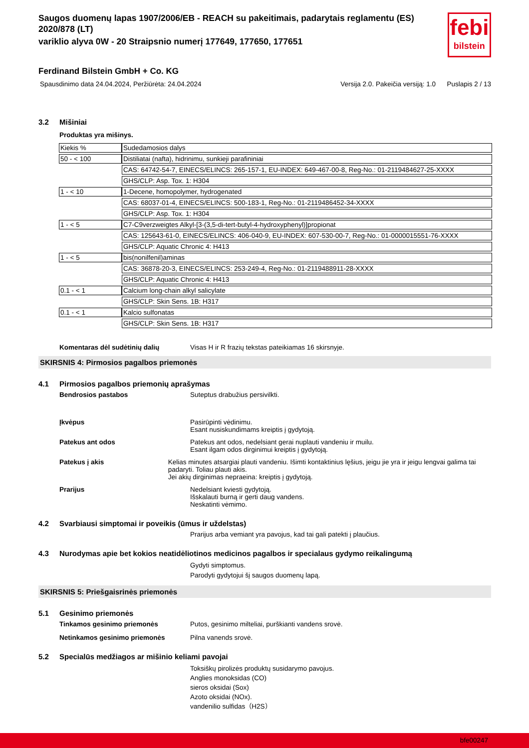Saugos duomenų lapas 1907/2006/EB - REACH su pakeitimais, padarytais reglamentu (ES) 2020/878 (LT)
variklio alyva 0W - 20 Straipsnio numerį 177649, 177650, 177651
febi
bilstein
Ferdinand Bilstein GmbH + Co. KG
Spausdinimo data 24.04.2024, Peržiūrėta: 24.04.2024 Versija 2.0. Pakeičia versiją: 1.0 Puslapis 2 / 13
3.2 Mišiniai
Produktas yra mišinys.
| Kiekis % | Sudedamosios dalys |
| 50 - < 100 | Distiliatai (nafta), hidrinimu, sunkieji parafininiai |
| | CAS: 64742-54-7, EINECS/ELINCS: 265-157-1, EU-INDEX: 649-467-00-8, Reg-No.: 01-2119484627-25-XXXX |
| | GHS/CLP: Asp. Tox. 1: H304 |
| 1 - < 10 | 1-Decene, homopolymer, hydrogenated |
| | CAS: 68037-01-4, EINECS/ELINCS: 500-183-1, Reg-No.: 01-2119486452-34-XXXX |
| | GHS/CLP: Asp. Tox. 1: H304 |
| 1 - < 5 | C7-C9verzweigtes Alkyl-[3-(3,5-di-tert-butyl-4-hydroxyphenyl)]propionat |
| | CAS: 125643-61-0, EINECS/ELINCS: 406-040-9, EU-INDEX: 607-530-00-7, Reg-No.: 01-0000015551-76-XXXX |
| | GHS/CLP: Aquatic Chronic 4: H413 |
| 1 - < 5 | bis(nonilfenil)aminas |
| | CAS: 36878-20-3, EINECS/ELINCS: 253-249-4, Reg-No.: 01-2119488911-28-XXXX |
| | GHS/CLP: Aquatic Chronic 4: H413 |
| 0.1 - < 1 | Calcium long-chain alkyl salicylate |
| | GHS/CLP: Skin Sens. 1B: H317 |
| 0.1 - < 1 | Kalcio sulfonatas |
| | GHS/CLP: Skin Sens. 1B: H317 |
Komentaras dėl sudėtinių dalių Visas H ir R frazių tekstas pateikiamas 16 skirsnyje.
SKIRSNIS 4: Pirmosios pagalbos priemonės
4.1 Pirmosios pagalbos priemonių aprašymas
Bendrosios pastabos Suteptus drabužius persivilkti.
Įkvėpus Pasirūpinti vėdinimu.
Esant nusiskundimams kreiptis į gydytoją.
Patekus ant odos Patekus ant odos, nedelsiant gerai nuplauti vandeniu ir muilu.
Esant ilgam odos dirginimui kreiptis į gydytoją.
Patekus į akis Kelias minutes atsargiai plauti vandeniu. Išimti kontaktinius lęšius, jeigu jie yra ir jeigu lengvai galima tai padaryti. Toliau plauti akis.
Jei akių dirginimas nepraeina: kreiptis į gydytoją.
Prarijus Nedelsiant kviesti gydytoją.
Išskalauti burną ir gerti daug vandens.
Neskatinti vėmimo.
4.2 Svarbiausi simptomai ir poveikis (ūmus ir uždelstas)
Prarijus arba vemiant yra pavojus, kad tai gali patekti į plaučius.
4.3 Nurodymas apie bet kokios neatidėliotinos medicinos pagalbos ir specialaus gydymo reikalingumą
Gydyti simptomus.
Parodyti gydytojui šį saugos duomenų lapą.
SKIRSNIS 5: Priešgaisrinės priemonės
5.1 Gesinimo priemonės
Tinkamos gesinimo priemonės Putos, gesinimo milteliai, purškianti vandens srovė.
Netinkamos gesinimo priemonės Pilna vanends srovė.
5.2 Specialūs medžiagos ar mišinio keliami pavojai
Toksiškų pirolizės produktų susidarymo pavojus.
Anglies monoksidas (CO)
sieros oksidai (Sox)
Azoto oksidai (NOx).
vandenilio sulfidas（H2S）
bfe00247